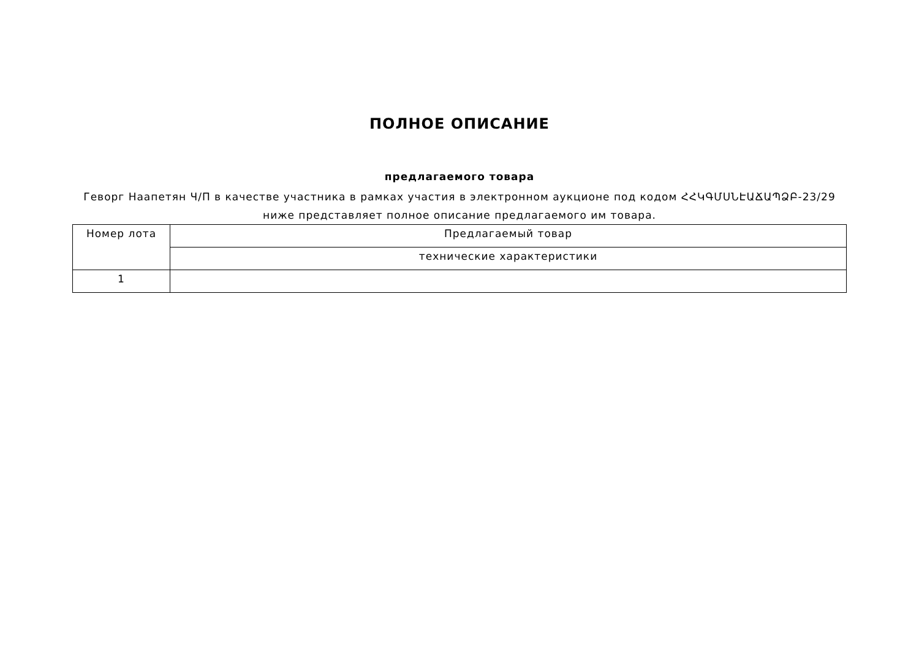ПОЛНОЕ ОПИСАНИЕ
предлагаемого товара
Геворг Наапетян Ч/П в качестве участника в рамках участия в электронном аукционе под кодом ՀՀԿԳՄՍՆԷԱՃԱՊՁԲ-23/29 ниже представляет полное описание предлагаемого им товара.
| Номер лота | Предлагаемый товар |
| --- | --- |
| | технические характеристики |
| 1 | |